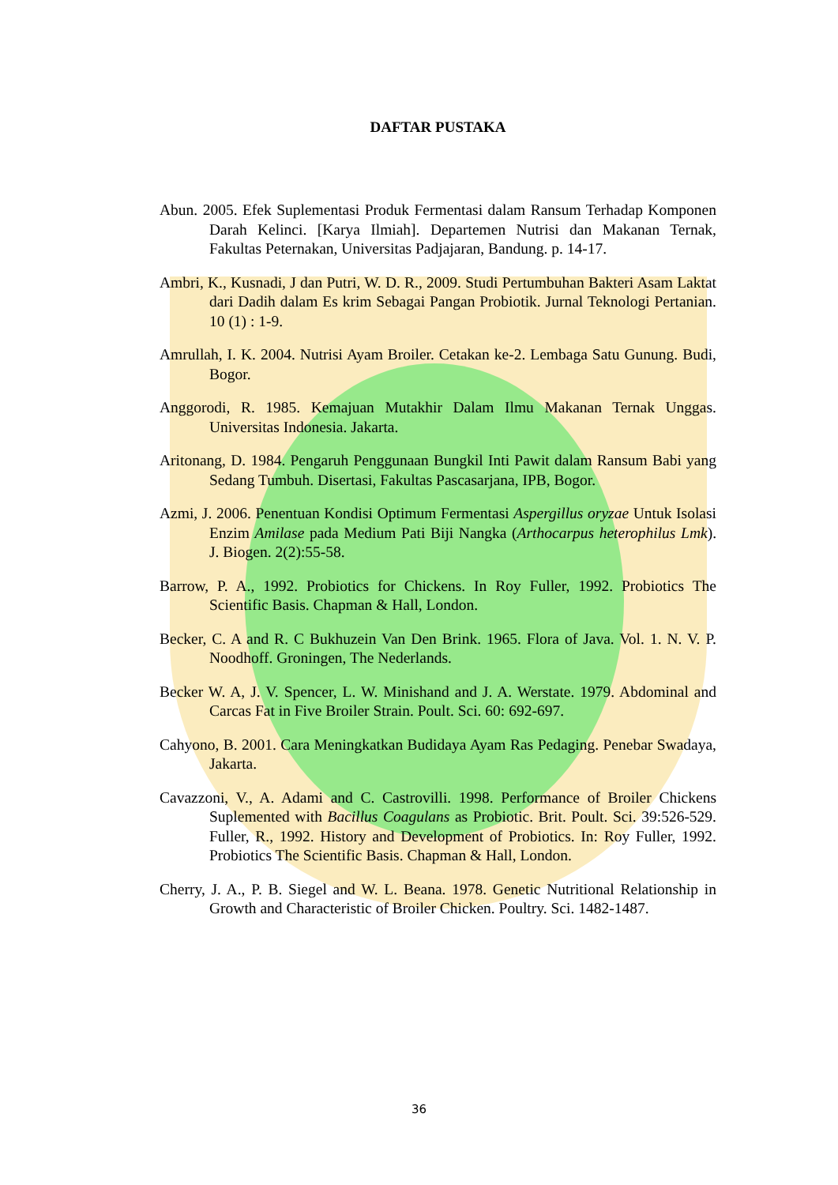DAFTAR PUSTAKA
Abun. 2005. Efek Suplementasi Produk Fermentasi dalam Ransum Terhadap Komponen Darah Kelinci. [Karya Ilmiah]. Departemen Nutrisi dan Makanan Ternak, Fakultas Peternakan, Universitas Padjajaran, Bandung. p. 14-17.
Ambri, K., Kusnadi, J dan Putri, W. D. R., 2009. Studi Pertumbuhan Bakteri Asam Laktat dari Dadih dalam Es krim Sebagai Pangan Probiotik. Jurnal Teknologi Pertanian. 10 (1) : 1-9.
Amrullah, I. K. 2004. Nutrisi Ayam Broiler. Cetakan ke-2. Lembaga Satu Gunung. Budi, Bogor.
Anggorodi, R. 1985. Kemajuan Mutakhir Dalam Ilmu Makanan Ternak Unggas. Universitas Indonesia. Jakarta.
Aritonang, D. 1984. Pengaruh Penggunaan Bungkil Inti Pawit dalam Ransum Babi yang Sedang Tumbuh. Disertasi, Fakultas Pascasarjana, IPB, Bogor.
Azmi, J. 2006. Penentuan Kondisi Optimum Fermentasi Aspergillus oryzae Untuk Isolasi Enzim Amilase pada Medium Pati Biji Nangka (Arthocarpus heterophilus Lmk). J. Biogen. 2(2):55-58.
Barrow, P. A., 1992. Probiotics for Chickens. In Roy Fuller, 1992. Probiotics The Scientific Basis. Chapman & Hall, London.
Becker, C. A and R. C Bukhuzein Van Den Brink. 1965. Flora of Java. Vol. 1. N. V. P. Noodhoff. Groningen, The Nederlands.
Becker W. A, J. V. Spencer, L. W. Minishand and J. A. Werstate. 1979. Abdominal and Carcas Fat in Five Broiler Strain. Poult. Sci. 60: 692-697.
Cahyono, B. 2001. Cara Meningkatkan Budidaya Ayam Ras Pedaging. Penebar Swadaya, Jakarta.
Cavazzoni, V., A. Adami and C. Castrovilli. 1998. Performance of Broiler Chickens Suplemented with Bacillus Coagulans as Probiotic. Brit. Poult. Sci. 39:526-529. Fuller, R., 1992. History and Development of Probiotics. In: Roy Fuller, 1992. Probiotics The Scientific Basis. Chapman & Hall, London.
Cherry, J. A., P. B. Siegel and W. L. Beana. 1978. Genetic Nutritional Relationship in Growth and Characteristic of Broiler Chicken. Poultry. Sci. 1482-1487.
36